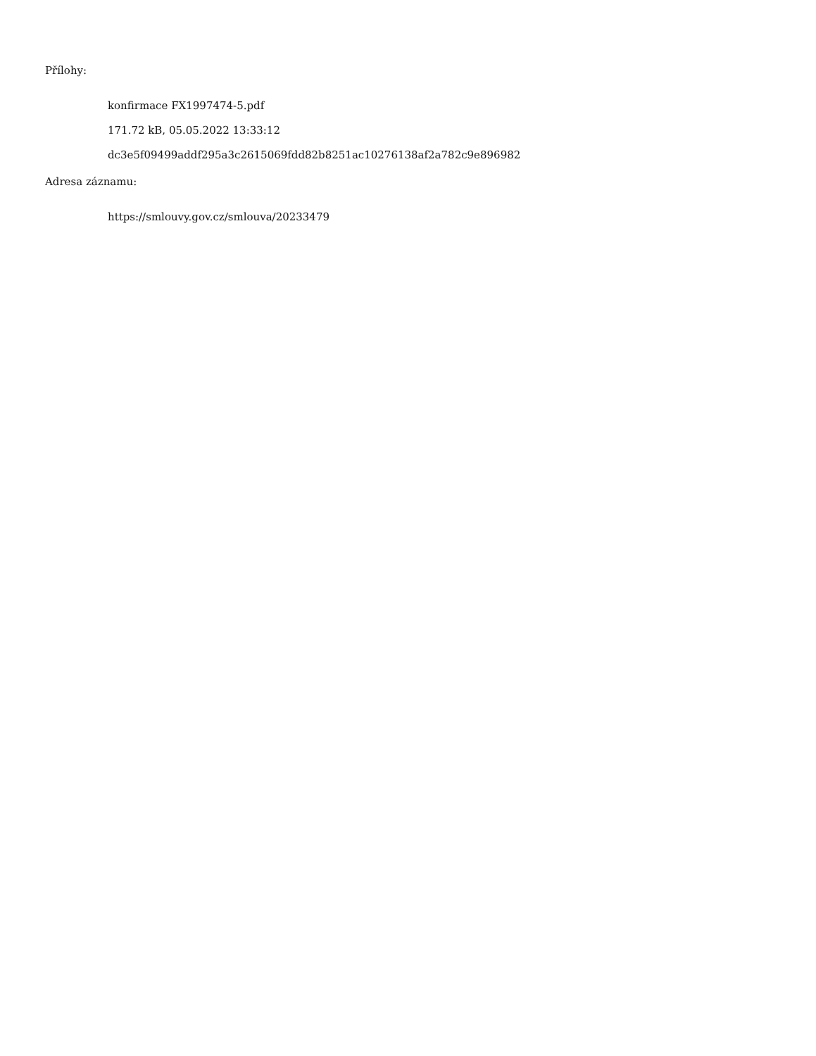Přílohy:
konfirmace FX1997474-5.pdf
171.72 kB, 05.05.2022 13:33:12
dc3e5f09499addf295a3c2615069fdd82b8251ac10276138af2a782c9e896982
Adresa záznamu:
https://smlouvy.gov.cz/smlouva/20233479